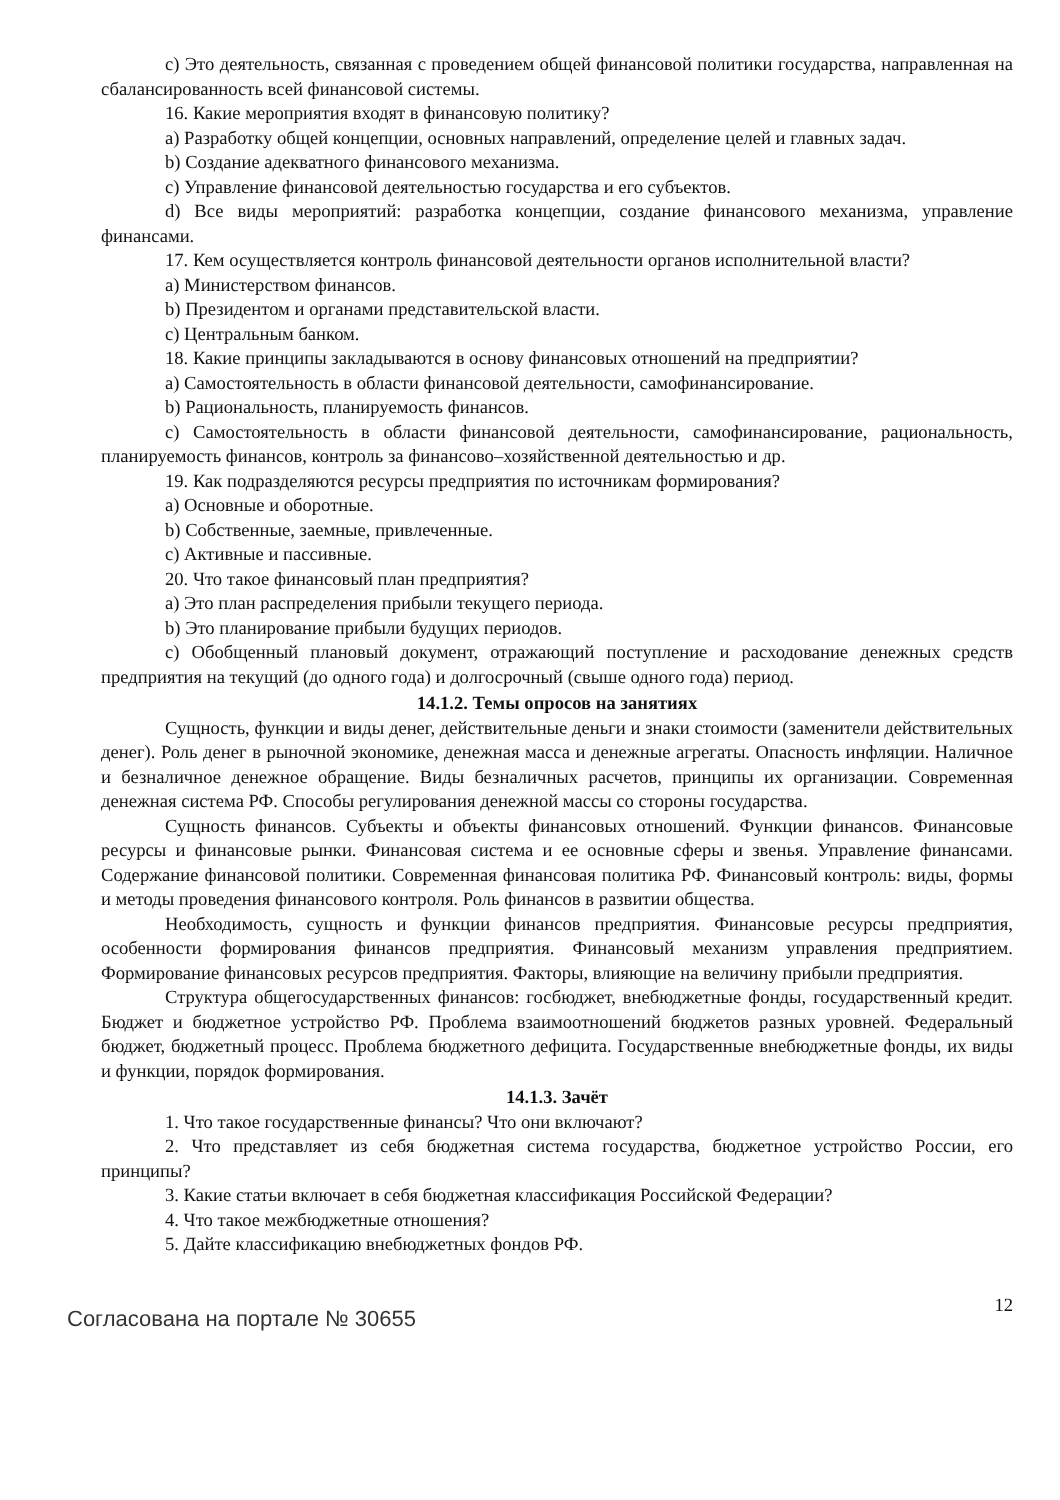c) Это деятельность, связанная с проведением общей финансовой политики государства, направленная на сбалансированность всей финансовой системы.
16. Какие мероприятия входят в финансовую политику?
a) Разработку общей концепции, основных направлений, определение целей и главных задач.
b) Создание адекватного финансового механизма.
c) Управление финансовой деятельностью государства и его субъектов.
d) Все виды мероприятий: разработка концепции, создание финансового механизма, управление финансами.
17. Кем осуществляется контроль финансовой деятельности органов исполнительной власти?
a) Министерством финансов.
b) Президентом и органами представительской власти.
c) Центральным банком.
18. Какие принципы закладываются в основу финансовых отношений на предприятии?
a) Самостоятельность в области финансовой деятельности, самофинансирование.
b) Рациональность, планируемость финансов.
c) Самостоятельность в области финансовой деятельности, самофинансирование, рациональность, планируемость финансов, контроль за финансово–хозяйственной деятельностью и др.
19. Как подразделяются ресурсы предприятия по источникам формирования?
a) Основные и оборотные.
b) Собственные, заемные, привлеченные.
c) Активные и пассивные.
20. Что такое финансовый план предприятия?
a) Это план распределения прибыли текущего периода.
b) Это планирование прибыли будущих периодов.
c) Обобщенный плановый документ, отражающий поступление и расходование денежных средств предприятия на текущий (до одного года) и долгосрочный (свыше одного года) период.
14.1.2. Темы опросов на занятиях
Сущность, функции и виды денег, действительные деньги и знаки стоимости (заменители действительных денег). Роль денег в рыночной экономике, денежная масса и денежные агрегаты. Опасность инфляции. Наличное и безналичное денежное обращение. Виды безналичных расчетов, принципы их организации. Современная денежная система РФ. Способы регулирования денежной массы со стороны государства.
Сущность финансов. Субъекты и объекты финансовых отношений. Функции финансов. Финансовые ресурсы и финансовые рынки. Финансовая система и ее основные сферы и звенья. Управление финансами. Содержание финансовой политики. Современная финансовая политика РФ. Финансовый контроль: виды, формы и методы проведения финансового контроля. Роль финансов в развитии общества.
Необходимость, сущность и функции финансов предприятия. Финансовые ресурсы предприятия, особенности формирования финансов предприятия. Финансовый механизм управления предприятием. Формирование финансовых ресурсов предприятия. Факторы, влияющие на величину прибыли предприятия.
Структура общегосударственных финансов: госбюджет, внебюджетные фонды, государственный кредит. Бюджет и бюджетное устройство РФ. Проблема взаимоотношений бюджетов разных уровней. Федеральный бюджет, бюджетный процесс. Проблема бюджетного дефицита. Государственные внебюджетные фонды, их виды и функции, порядок формирования.
14.1.3. Зачёт
1. Что такое государственные финансы? Что они включают?
2. Что представляет из себя бюджетная система государства, бюджетное устройство России, его принципы?
3. Какие статьи включает в себя бюджетная классификация Российской Федерации?
4. Что такое межбюджетные отношения?
5. Дайте классификацию внебюджетных фондов РФ.
Согласована на портале № 30655 12